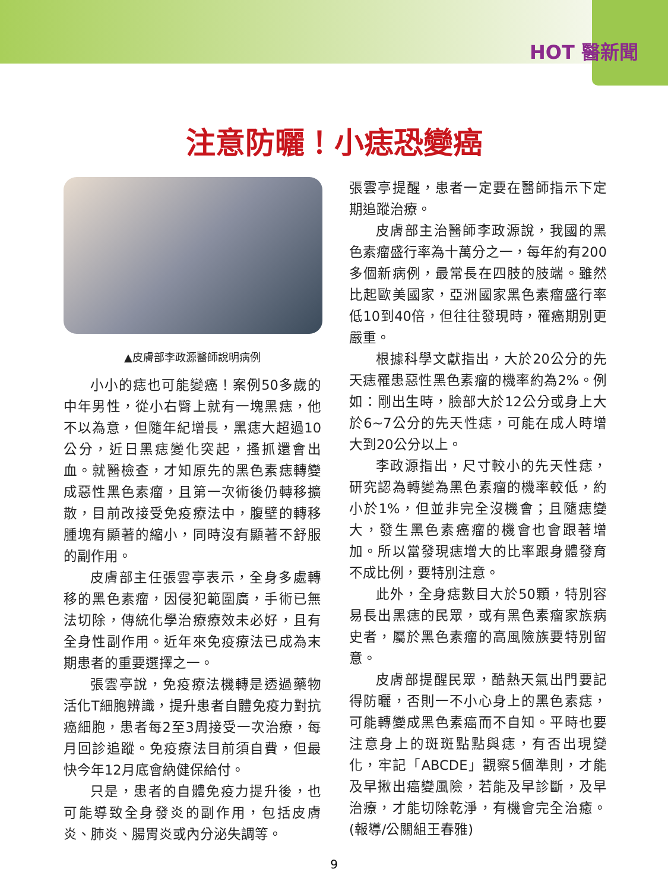HOT 醫新聞
注意防曬！小痣恐變癌
▲皮膚部李政源醫師說明病例
小小的痣也可能變癌！案例50多歲的中年男性，從小右臀上就有一塊黑痣，他不以為意，但隨年紀增長，黑痣大超過10公分，近日黑痣變化突起，搔抓還會出血。就醫檢查，才知原先的黑色素痣轉變成惡性黑色素瘤，且第一次術後仍轉移擴散，目前改接受免疫療法中，腹壁的轉移腫塊有顯著的縮小，同時沒有顯著不舒服的副作用。
皮膚部主任張雲亭表示，全身多處轉移的黑色素瘤，因侵犯範圍廣，手術已無法切除，傳統化學治療療效未必好，且有全身性副作用。近年來免疫療法已成為末期患者的重要選擇之一。
張雲亭說，免疫療法機轉是透過藥物活化T細胞辨識，提升患者自體免疫力對抗癌細胞，患者每2至3周接受一次治療，每月回診追蹤。免疫療法目前須自費，但最快今年12月底會納健保給付。
只是，患者的自體免疫力提升後，也可能導致全身發炎的副作用，包括皮膚炎、肺炎、腸胃炎或內分泌失調等。
張雲亭提醒，患者一定要在醫師指示下定期追蹤治療。
皮膚部主治醫師李政源說，我國的黑色素瘤盛行率為十萬分之一，每年約有200多個新病例，最常長在四肢的肢端。雖然比起歐美國家，亞洲國家黑色素瘤盛行率低10到40倍，但往往發現時，罹癌期別更嚴重。
根據科學文獻指出，大於20公分的先天痣罹患惡性黑色素瘤的機率約為2%。例如：剛出生時，臉部大於12公分或身上大於6~7公分的先天性痣，可能在成人時增大到20公分以上。
李政源指出，尺寸較小的先天性痣，研究認為轉變為黑色素瘤的機率較低，約小於1%，但並非完全沒機會；且隨痣變大，發生黑色素癌瘤的機會也會跟著增加。所以當發現痣增大的比率跟身體發育不成比例，要特別注意。
此外，全身痣數目大於50顆，特別容易長出黑痣的民眾，或有黑色素瘤家族病史者，屬於黑色素瘤的高風險族要特別留意。
皮膚部提醒民眾，酷熱天氣出門要記得防曬，否則一不小心身上的黑色素痣，可能轉變成黑色素癌而不自知。平時也要注意身上的斑斑點點與痣，有否出現變化，牢記「ABCDE」觀察5個準則，才能及早揪出癌變風險，若能及早診斷，及早治療，才能切除乾淨，有機會完全治癒。(報導/公關組王春雅)
9